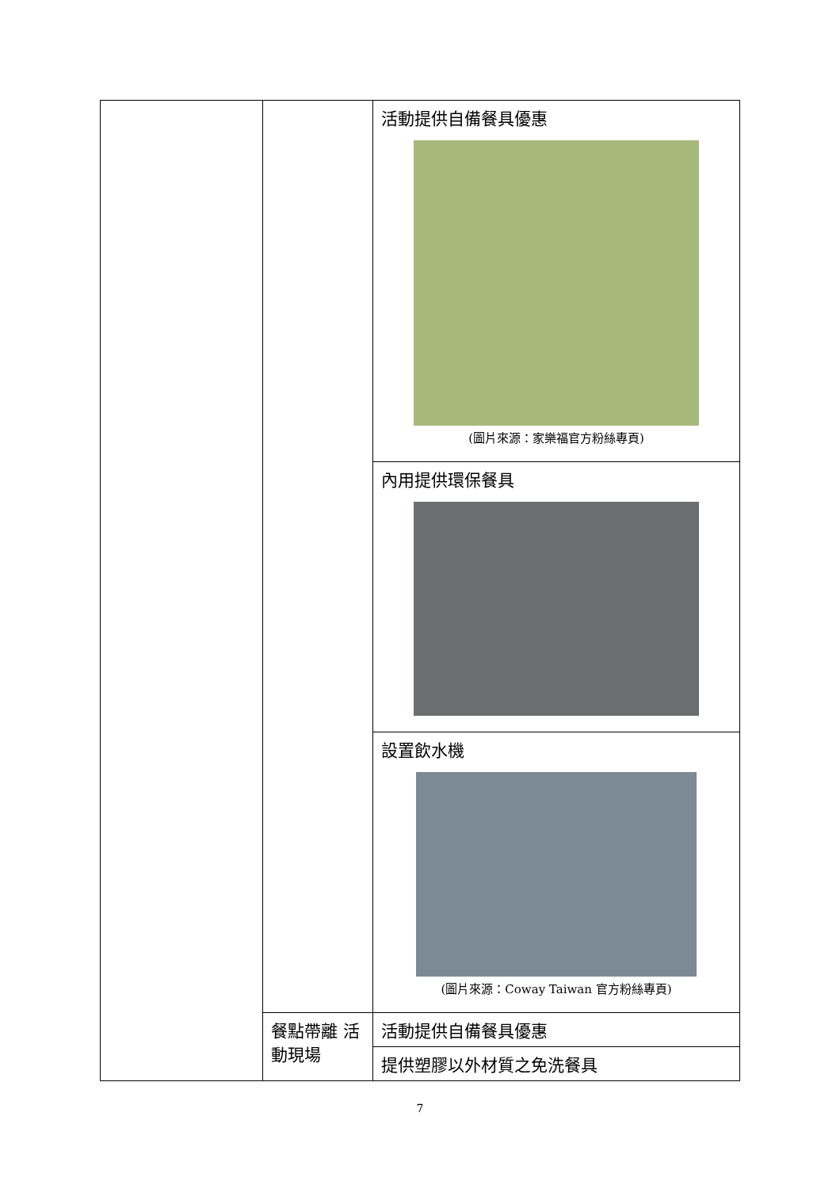| | | 活動提供自備餐具優惠 (圖片來源：家樂福官方粉絲專頁) |
| | | 內用提供環保餐具 |
| | | 設置飲水機 (圖片來源：Coway Taiwan 官方粉絲專頁) |
| | 餐點帶離 活動現場 | 活動提供自備餐具優惠 |
| | | 提供塑膠以外材質之免洗餐具 |
7